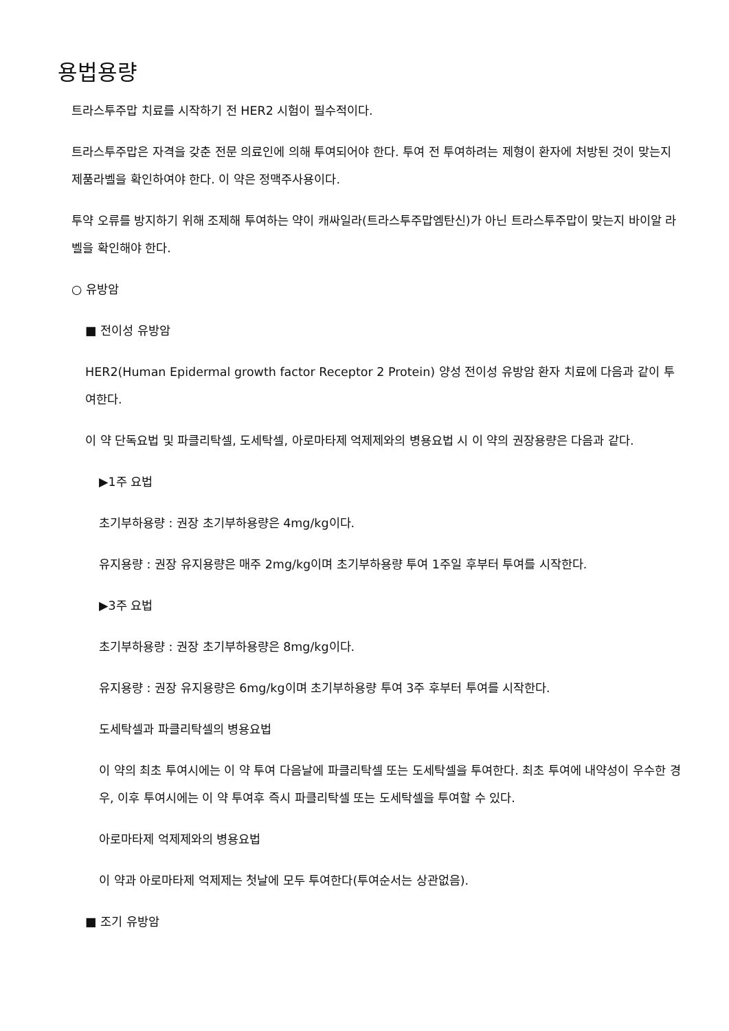용법용량
트라스투주맙 치료를 시작하기 전 HER2 시험이 필수적이다.
트라스투주맙은 자격을 갖춘 전문 의료인에 의해 투여되어야 한다. 투여 전 투여하려는 제형이 환자에 처방된 것이 맞는지 제품라벨을 확인하여야 한다. 이 약은 정맥주사용이다.
투약 오류를 방지하기 위해 조제해 투여하는 약이 캐싸일라(트라스투주맙엠탄신)가 아닌 트라스투주맙이 맞는지 바이알 라벨을 확인해야 한다.
○ 유방암
■ 전이성 유방암
HER2(Human Epidermal growth factor Receptor 2 Protein) 양성 전이성 유방암 환자 치료에 다음과 같이 투여한다.
이 약 단독요법 및 파클리탁셀, 도세탁셀, 아로마타제 억제제와의 병용요법 시 이 약의 권장용량은 다음과 같다.
▶1주 요법
초기부하용량 : 권장 초기부하용량은 4mg/kg이다.
유지용량 : 권장 유지용량은 매주 2mg/kg이며 초기부하용량 투여 1주일 후부터 투여를 시작한다.
▶3주 요법
초기부하용량 : 권장 초기부하용량은 8mg/kg이다.
유지용량 : 권장 유지용량은 6mg/kg이며 초기부하용량 투여 3주 후부터 투여를 시작한다.
도세탁셀과 파클리탁셀의 병용요법
이 약의 최초 투여시에는 이 약 투여 다음날에 파클리탁셀 또는 도세탁셀을 투여한다. 최초 투여에 내약성이 우수한 경우, 이후 투여시에는 이 약 투여후 즉시 파클리탁셀 또는 도세탁셀을 투여할 수 있다.
아로마타제 억제제와의 병용요법
이 약과 아로마타제 억제제는 첫날에 모두 투여한다(투여순서는 상관없음).
■ 조기 유방암